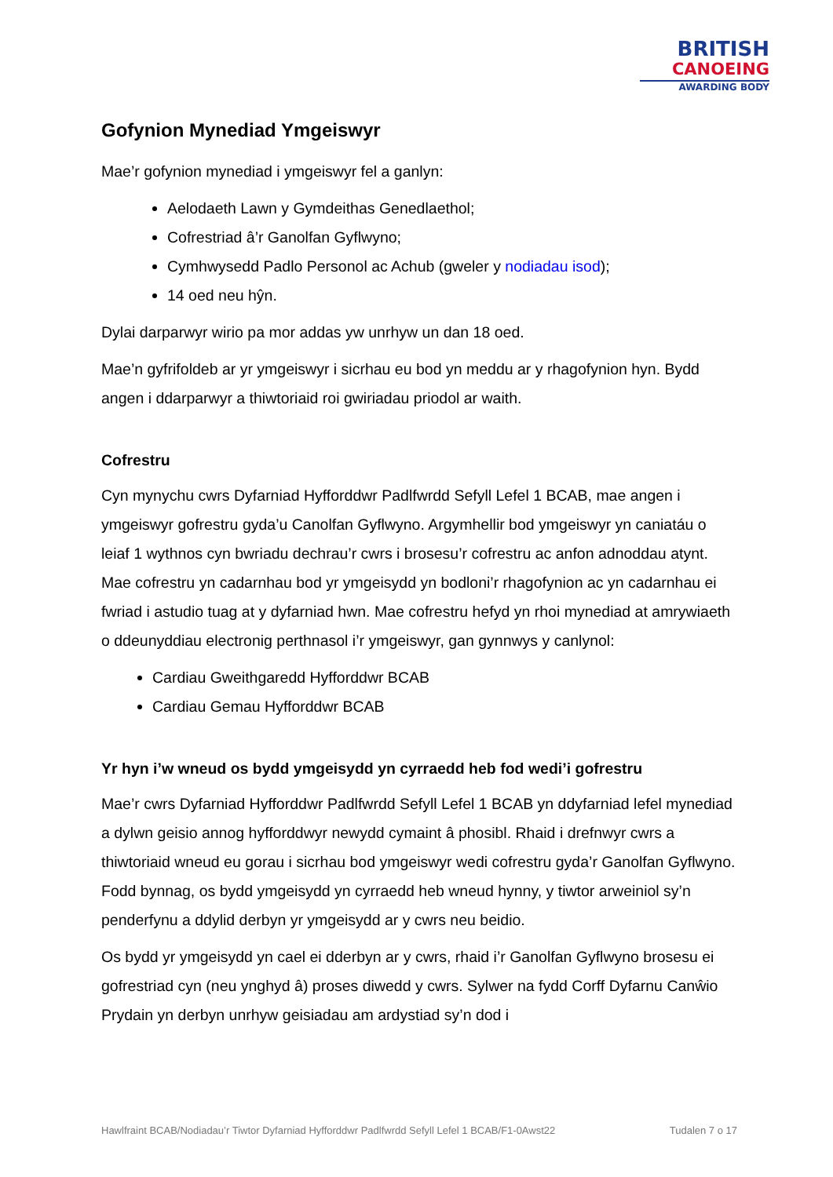BRITISH
CANOEING
AWARDING BODY
Gofynion Mynediad Ymgeiswyr
Mae’r gofynion mynediad i ymgeiswyr fel a ganlyn:
Aelodaeth Lawn y Gymdeithas Genedlaethol;
Cofrestriad â’r Ganolfan Gyflwyno;
Cymhwysedd Padlo Personol ac Achub (gweler y nodiadau isod);
14 oed neu hŷn.
Dylai darparwyr wirio pa mor addas yw unrhyw un dan 18 oed.
Mae’n gyfrifoldeb ar yr ymgeiswyr i sicrhau eu bod yn meddu ar y rhagofynion hyn. Bydd angen i ddarparwyr a thiwtoriaid roi gwiriadau priodol ar waith.
Cofrestru
Cyn mynychu cwrs Dyfarniad Hyfforddwr Padlfwrdd Sefyll Lefel 1 BCAB, mae angen i ymgeiswyr gofrestru gyda’u Canolfan Gyflwyno. Argymhellir bod ymgeiswyr yn caniatáu o leiaf 1 wythnos cyn bwriadu dechrau’r cwrs i brosesu’r cofrestru ac anfon adnoddau atynt. Mae cofrestru yn cadarnhau bod yr ymgeisydd yn bodloni’r rhagofynion ac yn cadarnhau ei fwriad i astudio tuag at y dyfarniad hwn. Mae cofrestru hefyd yn rhoi mynediad at amrywiaeth o ddeunyddiau electronig perthnasol i’r ymgeiswyr, gan gynnwys y canlynol:
Cardiau Gweithgaredd Hyfforddwr BCAB
Cardiau Gemau Hyfforddwr BCAB
Yr hyn i’w wneud os bydd ymgeisydd yn cyrraedd heb fod wedi’i gofrestru
Mae’r cwrs Dyfarniad Hyfforddwr Padlfwrdd Sefyll Lefel 1 BCAB yn ddyfarniad lefel mynediad a dylwn geisio annog hyfforddwyr newydd cymaint â phosibl. Rhaid i drefnwyr cwrs a thiwtoriaid wneud eu gorau i sicrhau bod ymgeiswyr wedi cofrestru gyda’r Ganolfan Gyflwyno. Fodd bynnag, os bydd ymgeisydd yn cyrraedd heb wneud hynny, y tiwtor arweiniol sy’n penderfynu a ddylid derbyn yr ymgeisydd ar y cwrs neu beidio.
Os bydd yr ymgeisydd yn cael ei dderbyn ar y cwrs, rhaid i’r Ganolfan Gyflwyno brosesu ei gofrestriad cyn (neu ynghyd â) proses diwedd y cwrs. Sylwer na fydd Corff Dyfarnu Canŵio Prydain yn derbyn unrhyw geisiadau am ardystiad sy’n dod i
Hawlfraint BCAB/Nodiadau’r Tiwtor Dyfarniad Hyfforddwr Padlfwrdd Sefyll Lefel 1 BCAB/F1-0Awst22 Tudalen 7 o 17